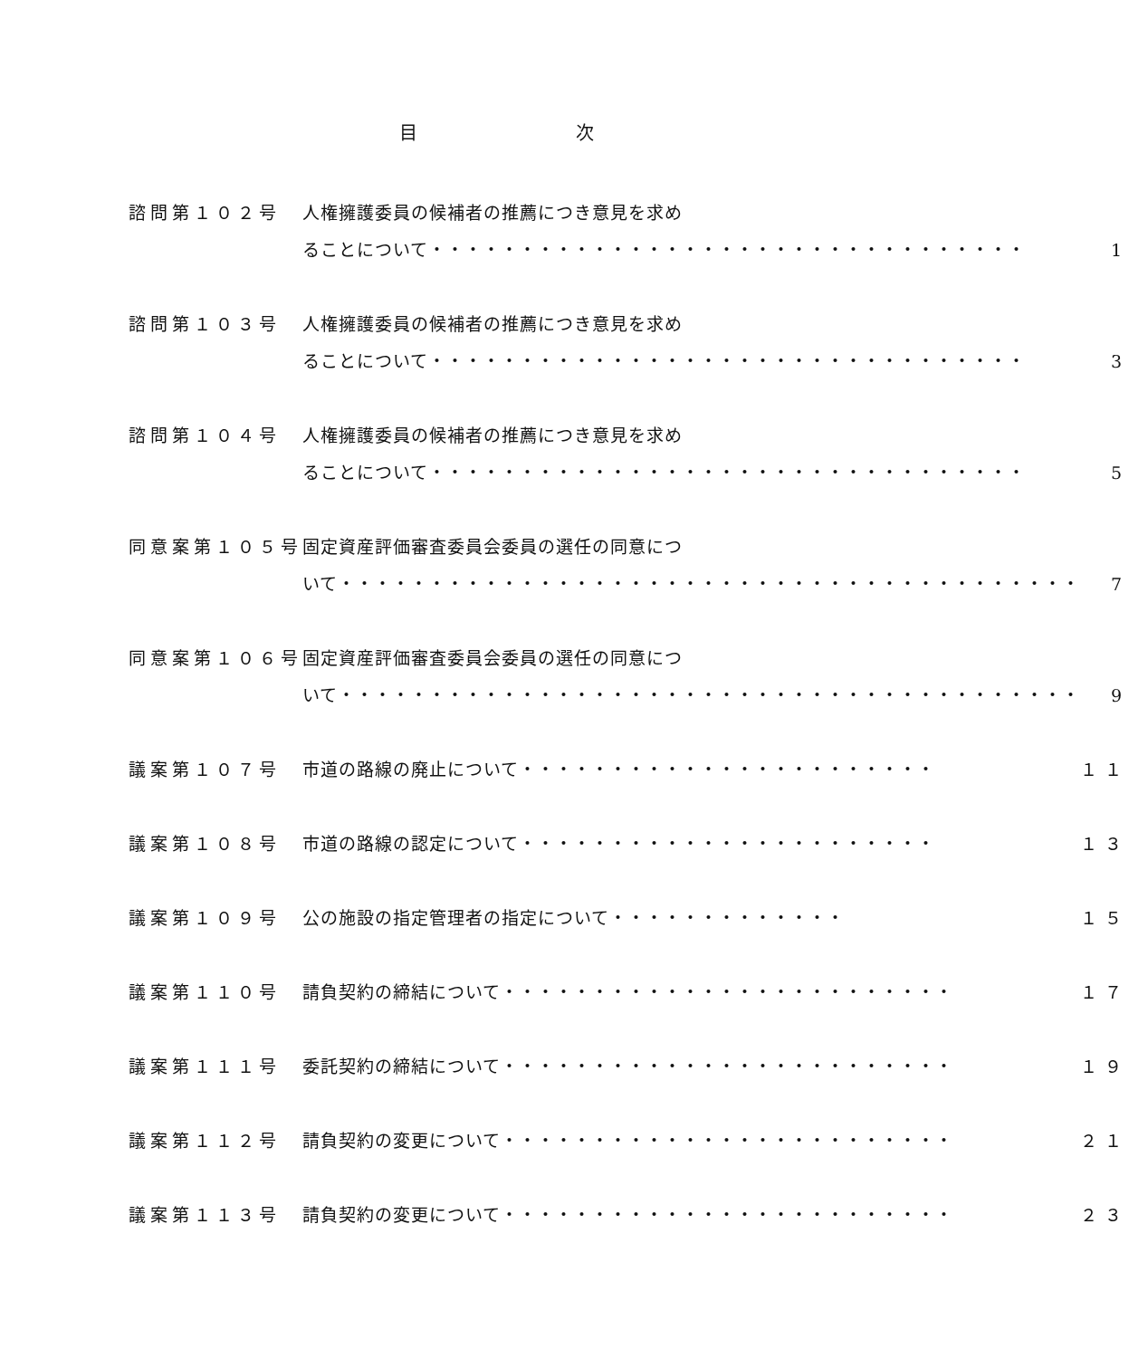目 次
| 諮問第１０２号 | 人権擁護委員の候補者の推薦につき意見を求め ることについて・・・・・・・・・・・・・・・・・・・・・・・・・・・・・・・・・ | 1 |
| 諮問第１０３号 | 人権擁護委員の候補者の推薦につき意見を求め ることについて・・・・・・・・・・・・・・・・・・・・・・・・・・・・・・・・・ | 3 |
| 諮問第１０４号 | 人権擁護委員の候補者の推薦につき意見を求め ることについて・・・・・・・・・・・・・・・・・・・・・・・・・・・・・・・・・ | 5 |
| 同意案第１０５号 | 固定資産評価審査委員会委員の選任の同意につ いて・・・・・・・・・・・・・・・・・・・・・・・・・・・・・・・・・・・・・・・・・ | 7 |
| 同意案第１０６号 | 固定資産評価審査委員会委員の選任の同意につ いて・・・・・・・・・・・・・・・・・・・・・・・・・・・・・・・・・・・・・・・・・ | 9 |
| 議案第１０７号 | 市道の路線の廃止について・・・・・・・・・・・・・・・・・・・・・・・ | １１ |
| 議案第１０８号 | 市道の路線の認定について・・・・・・・・・・・・・・・・・・・・・・・ | １３ |
| 議案第１０９号 | 公の施設の指定管理者の指定について・・・・・・・・・・・・・ | １５ |
| 議案第１１０号 | 請負契約の締結について・・・・・・・・・・・・・・・・・・・・・・・・・ | １７ |
| 議案第１１１号 | 委託契約の締結について・・・・・・・・・・・・・・・・・・・・・・・・・ | １９ |
| 議案第１１２号 | 請負契約の変更について・・・・・・・・・・・・・・・・・・・・・・・・・ | ２１ |
| 議案第１１３号 | 請負契約の変更について・・・・・・・・・・・・・・・・・・・・・・・・・ | ２３ |